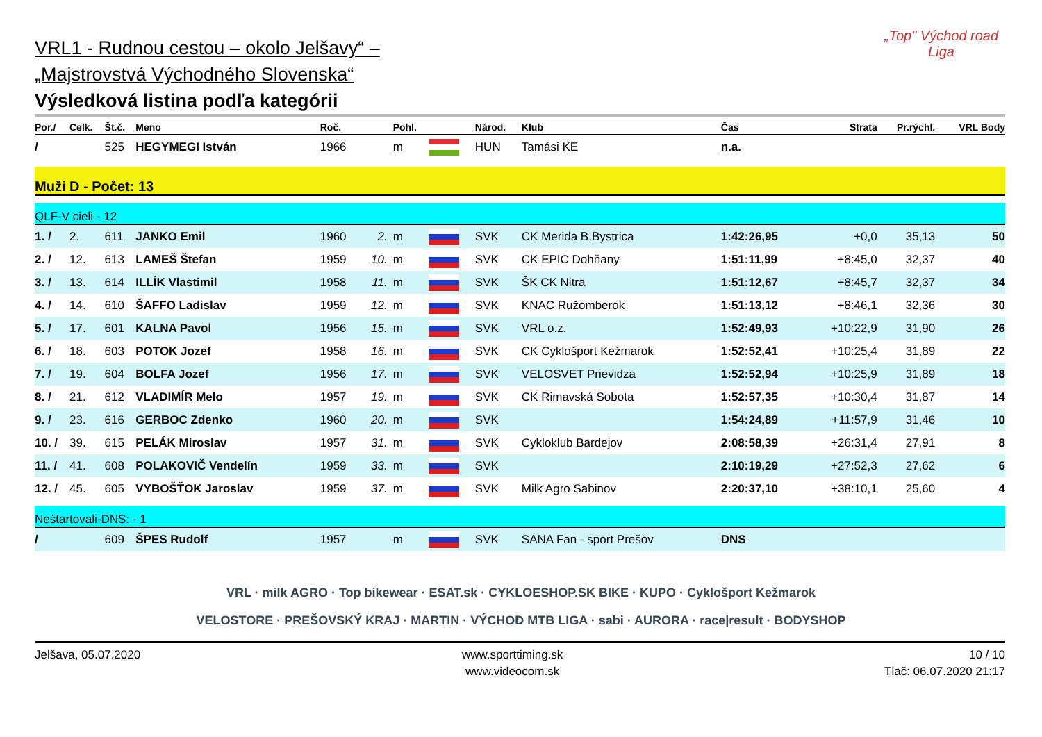„Top" Východ road Liga
VRL1 - Rudnou cestou – okolo Jelšavy“ –
„Majstrovstvá Východného Slovenska“
Výsledková listina podľa kategórii
| Por./ | Celk. | Št.č. | Meno | Roč. | | Pohl. | | Národ. | Klub | Čas | Strata | Pr.rýchl. | VRL Body |
| --- | --- | --- | --- | --- | --- | --- | --- | --- | --- | --- | --- | --- | --- |
| / | | 525 | HEGYMEGI István | 1966 | | m | | HUN | Tamási KE | n.a. | | | |
| Muži D - Počet: 13 | | | | | | | | | | | | | |
| QLF-V cieli - 12 | | | | | | | | | | | | | |
| 1. / | 2. | 611 | JANKO Emil | 1960 | 2. | m | | SVK | CK Merida B.Bystrica | 1:42:26,95 | +0,0 | 35,13 | 50 |
| 2. / | 12. | 613 | LAMEŠ Štefan | 1959 | 10. | m | | SVK | CK EPIC Dohňany | 1:51:11,99 | +8:45,0 | 32,37 | 40 |
| 3. / | 13. | 614 | ILLÍK Vlastimil | 1958 | 11. | m | | SVK | ŠK CK Nitra | 1:51:12,67 | +8:45,7 | 32,37 | 34 |
| 4. / | 14. | 610 | ŠAFFO Ladislav | 1959 | 12. | m | | SVK | KNAC Ružomberok | 1:51:13,12 | +8:46,1 | 32,36 | 30 |
| 5. / | 17. | 601 | KALNA Pavol | 1956 | 15. | m | | SVK | VRL o.z. | 1:52:49,93 | +10:22,9 | 31,90 | 26 |
| 6. / | 18. | 603 | POTOK Jozef | 1958 | 16. | m | | SVK | CK Cyklošport Kežmarok | 1:52:52,41 | +10:25,4 | 31,89 | 22 |
| 7. / | 19. | 604 | BOLFA Jozef | 1956 | 17. | m | | SVK | VELOSVET Prievidza | 1:52:52,94 | +10:25,9 | 31,89 | 18 |
| 8. / | 21. | 612 | VLADIMÍR Melo | 1957 | 19. | m | | SVK | CK Rimavská Sobota | 1:52:57,35 | +10:30,4 | 31,87 | 14 |
| 9. / | 23. | 616 | GERBOC Zdenko | 1960 | 20. | m | | SVK | | 1:54:24,89 | +11:57,9 | 31,46 | 10 |
| 10. / | 39. | 615 | PELÁK Miroslav | 1957 | 31. | m | | SVK | Cykloklub Bardejov | 2:08:58,39 | +26:31,4 | 27,91 | 8 |
| 11. / | 41. | 608 | POLAKOVIČ Vendelín | 1959 | 33. | m | | SVK | | 2:10:19,29 | +27:52,3 | 27,62 | 6 |
| 12. / | 45. | 605 | VYBOŠŤOK Jaroslav | 1959 | 37. | m | | SVK | Milk Agro Sabinov | 2:20:37,10 | +38:10,1 | 25,60 | 4 |
| Neštartovali-DNS: - 1 | | | | | | | | | | | | | |
| / | | 609 | ŠPES Rudolf | 1957 | | m | | SVK | SANA Fan - sport Prešov | DNS | | | |
VRL · milk AGRO · Top bikewear · ESAT.sk · CYKLOESHOP.SK BIKE · KUPO · Cyklošport Kežmarok
VELOSTORE · PREŠOVSKÝ KRAJ · MARTIN · VÝCHOD MTB LIGA · sabi · AURORA · race|result · BODYSHOP
Jelšava, 05.07.2020 www.sporttiming.sk
www.videocom.sk
10 / 10
Tlač: 06.07.2020 21:17